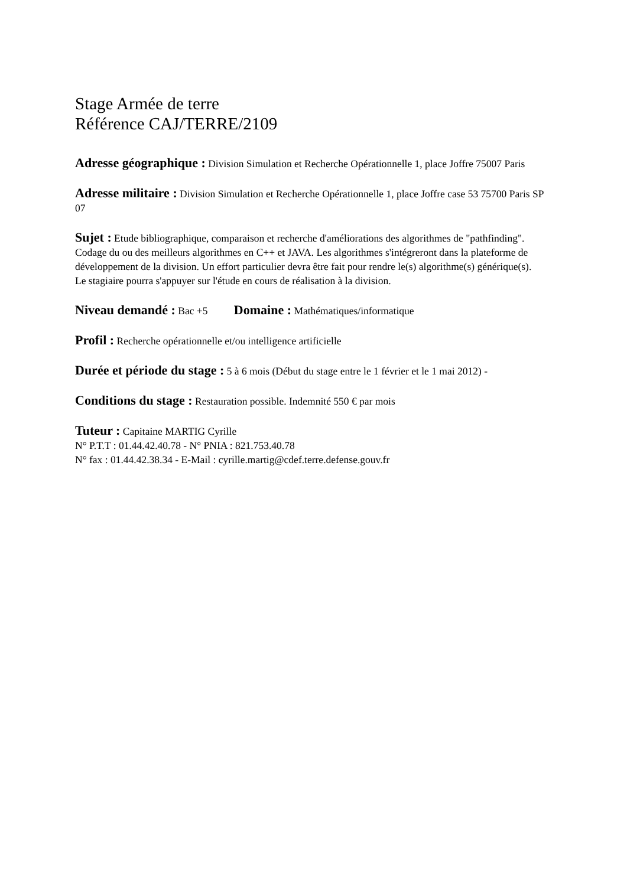Stage Armée de terre
Référence CAJ/TERRE/2109
Adresse géographique : Division Simulation et Recherche Opérationnelle 1, place Joffre 75007 Paris
Adresse militaire : Division Simulation et Recherche Opérationnelle 1, place Joffre case 53 75700 Paris SP 07
Sujet : Etude bibliographique, comparaison et recherche d'améliorations des algorithmes de "pathfinding". Codage du ou des meilleurs algorithmes en C++ et JAVA. Les algorithmes s'intégreront dans la plateforme de développement de la division. Un effort particulier devra être fait pour rendre le(s) algorithme(s) générique(s).
Le stagiaire pourra s'appuyer sur l'étude en cours de réalisation à la division.
Niveau demandé : Bac +5 Domaine : Mathématiques/informatique
Profil : Recherche opérationnelle et/ou intelligence artificielle
Durée et période du stage : 5 à 6 mois (Début du stage entre le 1 février et le 1 mai 2012) -
Conditions du stage : Restauration possible. Indemnité 550 € par mois
Tuteur : Capitaine MARTIG Cyrille
N° P.T.T : 01.44.42.40.78 - N° PNIA : 821.753.40.78
N° fax : 01.44.42.38.34 - E-Mail : cyrille.martig@cdef.terre.defense.gouv.fr